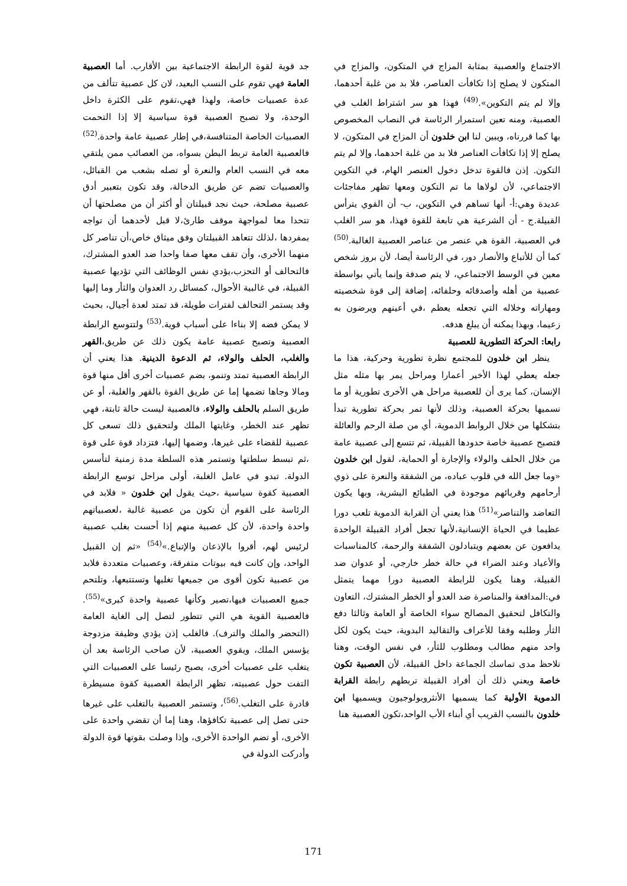الاجتماع والعصبية بمثابة المزاج في المتكون، والمزاج في المتكون لا يصلح إذا تكافأت العناصر، فلا بد من غلبة أحدهما، وإلا لم يتم التكوين».<sup>(49)</sup> فهذا هو سر اشتراط الغلب في العصبية، ومنه تعين استمرار الرئاسة في النصاب المخصوص بها كما قررناه، ويبين لنا ابن خلدون أن المزاج في المتكون، لا يصلح إلا إذا تكافأت العناصر فلا بد من غلبة احدهما، وإلا لم يتم التكون. إذن فالقوة تدخل دخول العنصر الهام، في التكوين الاجتماعي، لأن لولاها ما تم التكون ومعها تظهر مفاجئات عديدة وهي:أ- أنها تساهم في التكوين، ب- أن القوي يترأس القبيلة.ج - أن الشرعية هي تابعة للقوة فهذا، هو سر الغلب في العصبية، القوة هي عنصر من عناصر العصبية الغالبة.<sup>(50)</sup> كما أن للأتباع والأنصار دور، في الرئاسة أيضا، لأن بروز شخص معين في الوسط الاجتماعي، لا يتم صدفة وإنما يأتي بواسطة عصبية من أهله وأصدقائه وحلفائه، إضافة إلى قوة شخصيته ومهاراته وخلاله التي تجعله يعظم ،في أعينهم ويرضون به زعيما، وبهذا يمكنه أن يبلغ هدفه.
رابعا: الحركة التطورية للعصبية
ينظر ابن خلدون للمجتمع نظرة تطورية وحركية، هذا ما جعله يعطي لهذا الأخير أعمارا ومراحل يمر بها مثله مثل الإنسان، كما يرى أن للعصبية مراحل هي الأخرى تطورية أو ما نسميها بحركة العصبية، وذلك لأنها تمر بحركة تطورية تبدأ بتشكلها من خلال الروابط الدموية، أي من صلة الرحم والعائلة فتصبح عصبية خاصة حدودها القبيلة، ثم تتسع إلى عصبية عامة من خلال الحلف والولاء والإجارة أو الحماية، لقول ابن خلدون «وما جعل الله في قلوب عباده، من الشفقة والنعرة على ذوي أرحامهم وقربائهم موجودة في الطبائع البشرية، وبها يكون التعاضد والتناصر»<sup>(51)</sup> هذا يعني أن القرابة الدموية تلعب دورا عظيما في الحياة الإنسانية،لأنها تجعل أفراد القبيلة الواحدة يدافعون عن بعضهم ويتبادلون الشفقة والرحمة، كالمناسبات والأعياد وعند الضراء في حالة خطر خارجي، أو عدوان ضد القبيلة، وهنا يكون للرابطة العصبية دورا مهما يتمثل في:المدافعة والمناصرة ضد العدو أو الخطر المشترك، التعاون والتكافل لتحقيق المصالح سواء الخاصة أو العامة وثالثا دفع الثأر وطلبه وفقا للأعراف والتقاليد البدوية، حيث يكون لكل واحد منهم مطالب ومطلوب للثأر، في نفس الوقت، وهنا نلاحظ مدى تماسك الجماعة داخل القبيلة، لأن العصبية تكون خاصة ويعني ذلك أن أفراد القبيلة تربطهم رابطة القرابة الدموية الأولية كما يسميها الأنثروبولوجيون ويسميها ابن خلدون بالنسب القريب أي أبناء الأب الواحد،تكون العصبية هنا
جد قوية لقوة الرابطة الاجتماعية بين الأقارب. أما العصبية العامة فهي تقوم على النسب البعيد، لان كل عصبية تتألف من عدة عصبيات خاصة، ولهذا فهي،تقوم على الكثرة داخل الوحدة، ولا تصبح العصبية قوة سياسية إلا إذا التحمت العصبيات الخاصة المتنافسة،في إطار عصبية عامة واحدة.<sup>(52)</sup> فالعصبية العامة تربط البطن بسواه، من العصائب ممن يلتقي معه في النسب العام والنعرة أو تصله بشعب من القبائل، والعصبيات تضم عن طريق الدخالة، وقد تكون بتعبير أدق عصبية مصلحة، حيث نجد قبيلتان أو أكثر أن من مصلحتها أن تتحدا معا لمواجهة موقف طارئ،لا قبل لأحدهما أن تواجه بمفردها ،لذلك تتعاهد القبيلتان وفق ميثاق خاص،أن تناصر كل منهما الأخرى، وأن تقف معها صفا واحدا ضد العدو المشترك، فالتحالف أو التحزب،يؤدي نفس الوظائف التي تؤديها عصبية القبيلة، في غالبية الأحوال، كمسائل رد العدوان والثأر وما إليها وقد يستمر التحالف لفترات طويلة، قد تمتد لعدة أجيال، بحيث لا يمكن فضه إلا بناءا على أسباب قوية.<sup>(53)</sup> ولتتوسع الرابطة العصبية وتصبح عصبية عامة يكون ذلك عن طريق،القهر والغلب، الحلف والولاء، ثم الدعوة الدينية. هذا يعني أن الرابطة العصبية تمتد وتنمو، بضم عصبيات أخرى أقل منها قوة ومالا وجاها تضمها إما عن طريق القوة بالقهر والغلبة، أو عن طريق السلم بالحلف والولاء، فالعصبية ليست حالة ثابتة، فهي تظهر عند الخطر، وغايتها الملك ولتحقيق ذلك تسعى كل عصبية للقضاء على غيرها، وضمها إليها، فتزداد قوة على قوة ،ثم تبسط سلطتها وتستمر هذه السلطة مدة زمنية لتأسس الدولة. تبدو في عامل الغلبة، أولى مراحل توسع الرابطة العصبية كقوة سياسية ،حيث يقول ابن خلدون « فلابد في الرئاسة على القوم أن تكون من عصبية غالبة ،لعصبياتهم واحدة واحدة، لأن كل عصبية منهم إذا أحست بغلب عصبية لرئيس لهم، أقروا بالإذعان والإتباع.»<sup>(54)</sup> «ثم إن القبيل الواحد، وإن كانت فيه بيوتات متفرقة، وعصبيات متعددة فلابد من عصبية تكون أقوى من جميعها تغلبها وتستتبعها، وتلتحم جميع العصبيات فيها،تصير وكأنها عصبية واحدة كبرى»<sup>(55)</sup>. فالعصبية القوية هي التي تتطور لتصل إلى الغاية العامة (التحضر والملك والترف). فالغلب إذن يؤدي وظيفة مزدوجة يؤسس الملك، ويقوي العصبية، لأن صاحب الرئاسة بعد أن يتغلب على عصبيات أخرى، يصبح رئيسا على العصبيات التي التفت حول عصبيته، تظهر الرابطة العصبية كقوة مسيطرة قادرة على التغلب.<sup>(56)</sup>، وتستمر العصبية بالتغلب على غيرها حتى تصل إلى عصبية تكافؤها، وهنا إما أن تقضي واحدة على الأخرى، أو تضم الواحدة الأخرى، وإذا وصلت بقوتها قوة الدولة وأدركت الدولة في
171